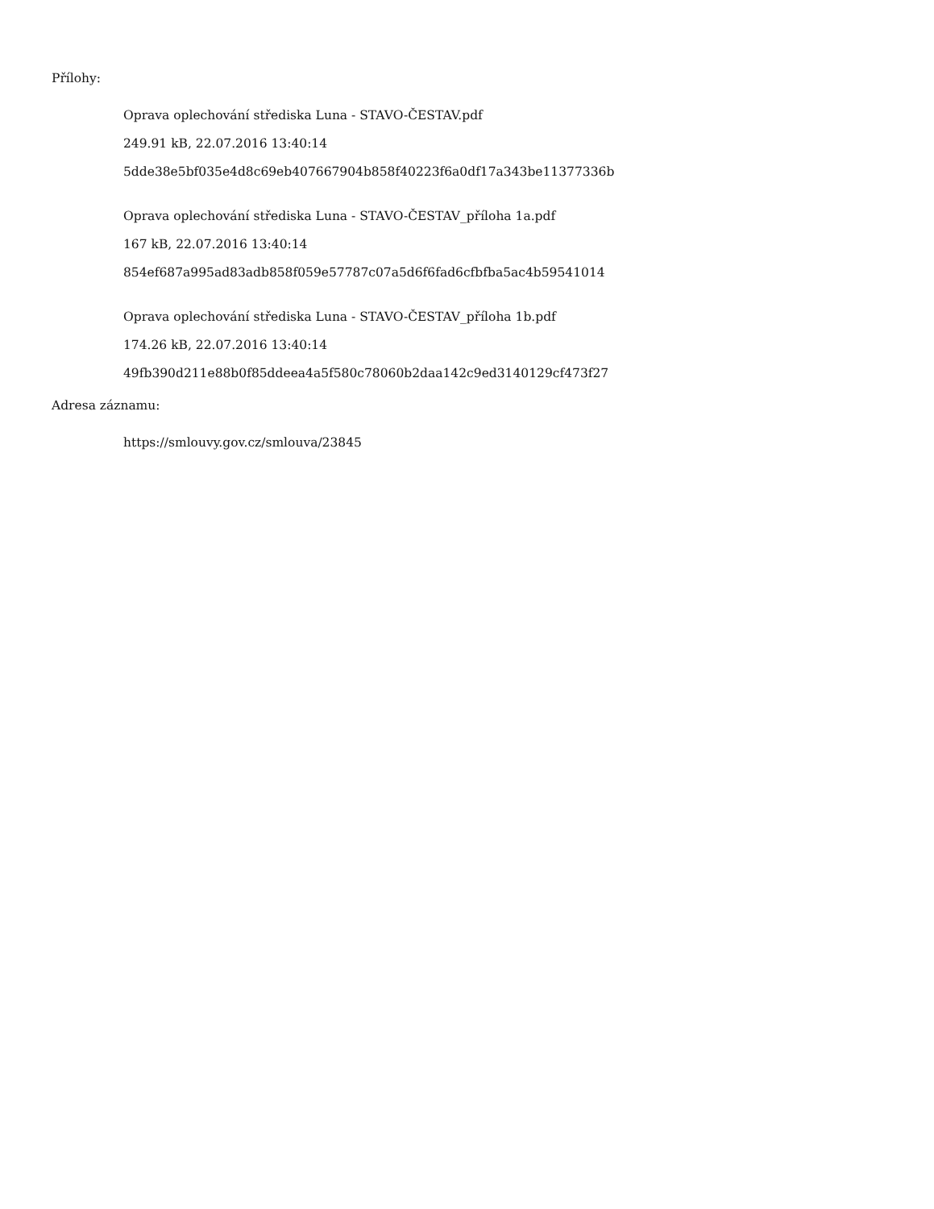Přílohy:
Oprava oplechování střediska Luna - STAVO-ČESTAV.pdf
249.91 kB, 22.07.2016 13:40:14
5dde38e5bf035e4d8c69eb407667904b858f40223f6a0df17a343be11377336b
Oprava oplechování střediska Luna - STAVO-ČESTAV_příloha 1a.pdf
167 kB, 22.07.2016 13:40:14
854ef687a995ad83adb858f059e57787c07a5d6f6fad6cfbfba5ac4b59541014
Oprava oplechování střediska Luna - STAVO-ČESTAV_příloha 1b.pdf
174.26 kB, 22.07.2016 13:40:14
49fb390d211e88b0f85ddeea4a5f580c78060b2daa142c9ed3140129cf473f27
Adresa záznamu:
https://smlouvy.gov.cz/smlouva/23845